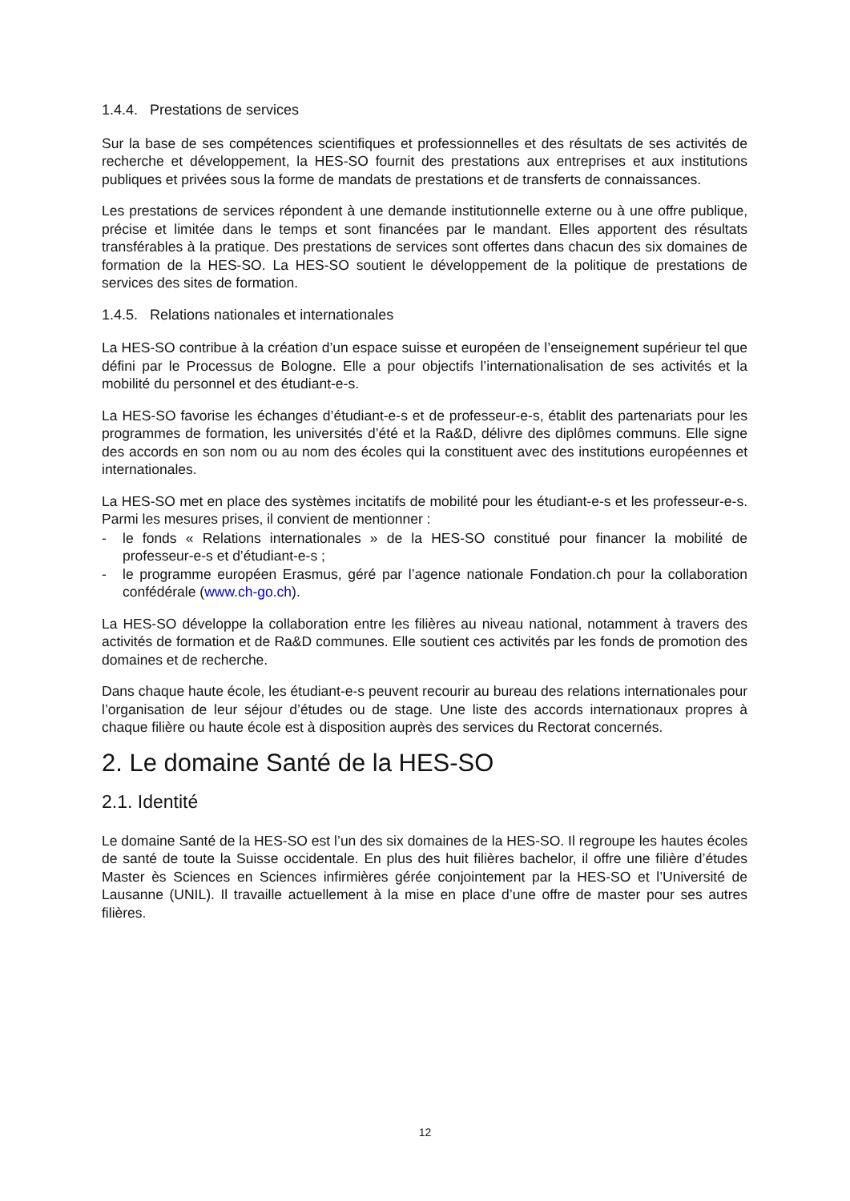1.4.4. Prestations de services
Sur la base de ses compétences scientifiques et professionnelles et des résultats de ses activités de recherche et développement, la HES-SO fournit des prestations aux entreprises et aux institutions publiques et privées sous la forme de mandats de prestations et de transferts de connaissances.
Les prestations de services répondent à une demande institutionnelle externe ou à une offre publique, précise et limitée dans le temps et sont financées par le mandant. Elles apportent des résultats transférables à la pratique. Des prestations de services sont offertes dans chacun des six domaines de formation de la HES-SO. La HES-SO soutient le développement de la politique de prestations de services des sites de formation.
1.4.5. Relations nationales et internationales
La HES-SO contribue à la création d’un espace suisse et européen de l’enseignement supérieur tel que défini par le Processus de Bologne. Elle a pour objectifs l’internationalisation de ses activités et la mobilité du personnel et des étudiant-e-s.
La HES-SO favorise les échanges d’étudiant-e-s et de professeur-e-s, établit des partenariats pour les programmes de formation, les universités d’été et la Ra&D, délivre des diplômes communs. Elle signe des accords en son nom ou au nom des écoles qui la constituent avec des institutions européennes et internationales.
La HES-SO met en place des systèmes incitatifs de mobilité pour les étudiant-e-s et les professeur-e-s. Parmi les mesures prises, il convient de mentionner :
- le fonds « Relations internationales » de la HES-SO constitué pour financer la mobilité de professeur-e-s et d’étudiant-e-s ;
- le programme européen Erasmus, géré par l’agence nationale Fondation.ch pour la collaboration confédérale (www.ch-go.ch).
La HES-SO développe la collaboration entre les filières au niveau national, notamment à travers des activités de formation et de Ra&D communes. Elle soutient ces activités par les fonds de promotion des domaines et de recherche.
Dans chaque haute école, les étudiant-e-s peuvent recourir au bureau des relations internationales pour l’organisation de leur séjour d’études ou de stage. Une liste des accords internationaux propres à chaque filière ou haute école est à disposition auprès des services du Rectorat concernés.
2. Le domaine Santé de la HES-SO
2.1. Identité
Le domaine Santé de la HES-SO est l’un des six domaines de la HES-SO. Il regroupe les hautes écoles de santé de toute la Suisse occidentale. En plus des huit filières bachelor, il offre une filière d’études Master ès Sciences en Sciences infirmières gérée conjointement par la HES-SO et l’Université de Lausanne (UNIL). Il travaille actuellement à la mise en place d’une offre de master pour ses autres filières.
12